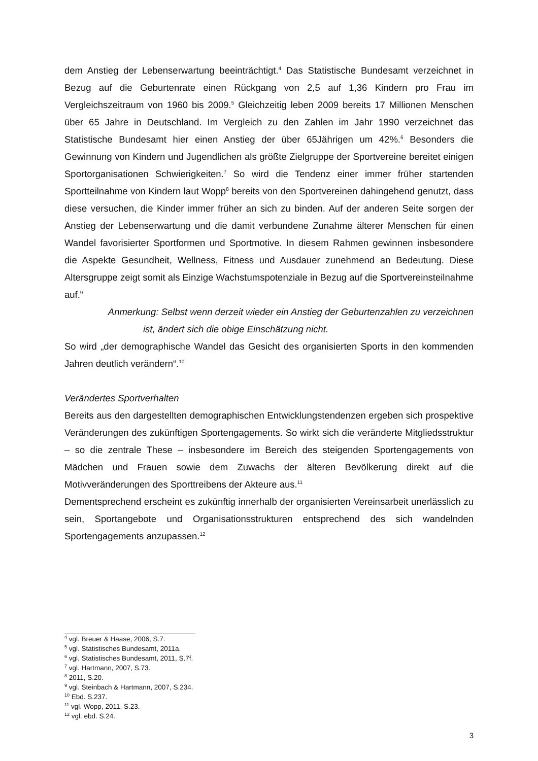dem Anstieg der Lebenserwartung beeinträchtigt.<sup>4</sup> Das Statistische Bundesamt verzeichnet in Bezug auf die Geburtenrate einen Rückgang von 2,5 auf 1,36 Kindern pro Frau im Vergleichszeitraum von 1960 bis 2009.<sup>5</sup> Gleichzeitig leben 2009 bereits 17 Millionen Menschen über 65 Jahre in Deutschland. Im Vergleich zu den Zahlen im Jahr 1990 verzeichnet das Statistische Bundesamt hier einen Anstieg der über 65Jährigen um 42%.<sup>6</sup> Besonders die Gewinnung von Kindern und Jugendlichen als größte Zielgruppe der Sportvereine bereitet einigen Sportorganisationen Schwierigkeiten.<sup>7</sup> So wird die Tendenz einer immer früher startenden Sportteilnahme von Kindern laut Wopp<sup>8</sup> bereits von den Sportvereinen dahingehend genutzt, dass diese versuchen, die Kinder immer früher an sich zu binden. Auf der anderen Seite sorgen der Anstieg der Lebenserwartung und die damit verbundene Zunahme älterer Menschen für einen Wandel favorisierter Sportformen und Sportmotive. In diesem Rahmen gewinnen insbesondere die Aspekte Gesundheit, Wellness, Fitness und Ausdauer zunehmend an Bedeutung. Diese Altersgruppe zeigt somit als Einzige Wachstumspotenziale in Bezug auf die Sportvereinsteilnahme auf.<sup>9</sup>
Anmerkung: Selbst wenn derzeit wieder ein Anstieg der Geburtenzahlen zu verzeichnen
ist, ändert sich die obige Einschätzung nicht.
So wird „der demographische Wandel das Gesicht des organisierten Sports in den kommenden Jahren deutlich verändern“.<sup>10</sup>
Verändertes Sportverhalten
Bereits aus den dargestellten demographischen Entwicklungstendenzen ergeben sich prospektive Veränderungen des zukünftigen Sportengagements. So wirkt sich die veränderte Mitgliedsstruktur – so die zentrale These – insbesondere im Bereich des steigenden Sportengagements von Mädchen und Frauen sowie dem Zuwachs der älteren Bevölkerung direkt auf die Motivveränderungen des Sporttreibens der Akteure aus.<sup>11</sup>
Dementsprechend erscheint es zukünftig innerhalb der organisierten Vereinsarbeit unerlässlich zu sein, Sportangebote und Organisationsstrukturen entsprechend des sich wandelnden Sportengagements anzupassen.<sup>12</sup>
<sup>4</sup> vgl. Breuer & Haase, 2006, S.7.
<sup>5</sup> vgl. Statistisches Bundesamt, 2011a.
<sup>6</sup> vgl. Statistisches Bundesamt, 2011, S.7f.
<sup>7</sup> vgl. Hartmann, 2007, S.73.
<sup>8</sup> 2011, S.20.
<sup>9</sup> vgl. Steinbach & Hartmann, 2007, S.234.
<sup>10</sup> Ebd. S.237.
<sup>11</sup> vgl. Wopp, 2011, S.23.
<sup>12</sup> vgl. ebd. S.24.
3